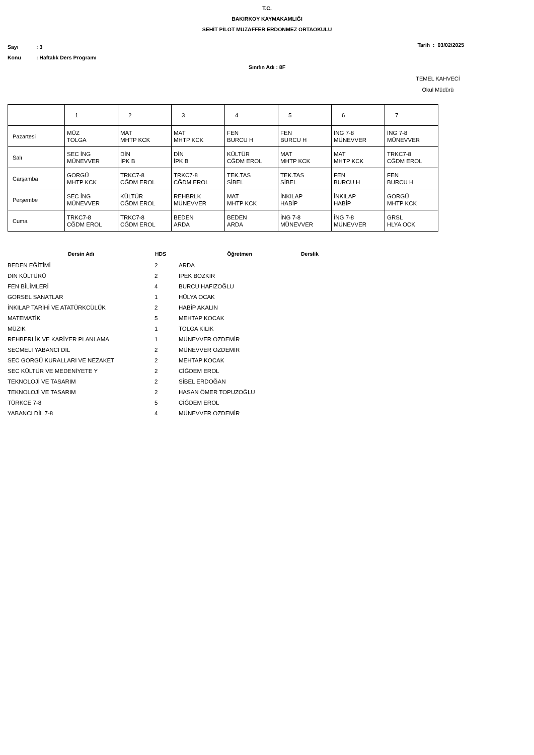T.C.
BAKIRKOY KAYMAKAMLIĞI
SEHİT PİLOT MUZAFFER ERDONMEZ ORTAOKULU
Sayı: 3
Konu: Haftalık Ders Programı
Tarih : 03/02/2025
Sınıfın Adı : 8F
TEMEL KAHVECİ
Okul Müdürü
| | 1 | 2 | 3 | 4 | 5 | 6 | 7 |
| Pazartesi | MÜZ TOLGA | MAT MHTP KCK | MAT MHTP KCK | FEN BURCU H | FEN BURCU H | İNG 7-8 MÜNEVVER | İNG 7-8 MÜNEVVER |
| Salı | SEC İNG MÜNEVVER | DİN İPK B | DİN İPK B | KÜLTÜR CĞDM EROL | MAT MHTP KCK | MAT MHTP KCK | TRKC7-8 CĞDM EROL |
| Carşamba | GORGÜ MHTP KCK | TRKC7-8 CĞDM EROL | TRKC7-8 CĞDM EROL | TEK.TAS SİBEL | TEK.TAS SİBEL | FEN BURCU H | FEN BURCU H |
| Perşembe | SEC İNG MÜNEVVER | KÜLTÜR CĞDM EROL | REHBRLK MÜNEVVER | MAT MHTP KCK | İNKILAP HABİP | İNKILAP HABİP | GORGÜ MHTP KCK |
| Cuma | TRKC7-8 CĞDM EROL | TRKC7-8 CĞDM EROL | BEDEN ARDA | BEDEN ARDA | İNG 7-8 MÜNEVVER | İNG 7-8 MÜNEVVER | GRSL HLYA OCK |
| Dersin Adı | HDS | Öğretmen | Derslik |
| --- | --- | --- | --- |
| BEDEN EĞİTİMİ | 2 | ARDA | |
| DİN KÜLTÜRÜ | 2 | İPEK BOZKIR | |
| FEN BİLİMLERİ | 4 | BURCU HAFIZOĞLU | |
| GORSEL SANATLAR | 1 | HÜLYA OCAK | |
| İNKILAP TARİHİ VE ATATÜRKCÜLÜK | 2 | HABİP AKALIN | |
| MATEMATİK | 5 | MEHTAP KOCAK | |
| MÜZİK | 1 | TOLGA KILIK | |
| REHBERLİK VE KARİYER PLANLAMA | 1 | MÜNEVVER OZDEMİR | |
| SECMELİ YABANCI DİL | 2 | MÜNEVVER OZDEMİR | |
| SEC GORGÜ KURALLARI VE NEZAKET | 2 | MEHTAP KOCAK | |
| SEC KÜLTÜR VE MEDENİYETE Y | 2 | CİĞDEM EROL | |
| TEKNOLOJİ VE TASARIM | 2 | SİBEL ERDOĞAN | |
| TEKNOLOJİ VE TASARIM | 2 | HASAN ÖMER TOPUZOĞLU | |
| TÜRKCE 7-8 | 5 | CİĞDEM EROL | |
| YABANCI DİL 7-8 | 4 | MÜNEVVER OZDEMİR | |